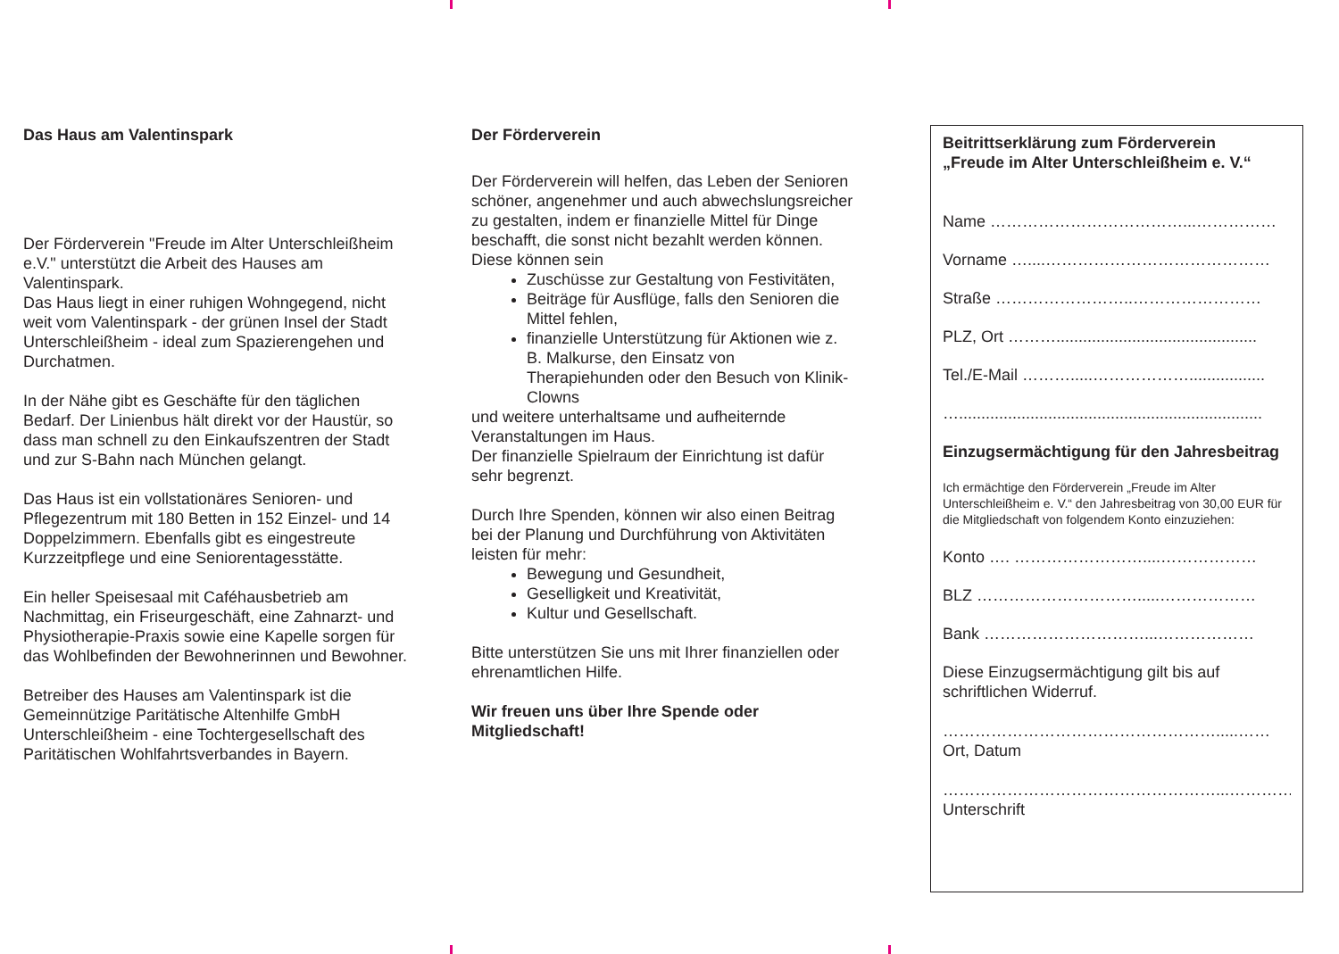Das Haus am Valentinspark
Der Förderverein "Freude im Alter Unterschleißheim e.V." unterstützt die Arbeit des Hauses am Valentinspark.
Das Haus liegt in einer ruhigen Wohngegend, nicht weit vom Valentinspark - der grünen Insel der Stadt Unterschleißheim - ideal zum Spazierengehen und Durchatmen.
In der Nähe gibt es Geschäfte für den täglichen Bedarf. Der Linienbus hält direkt vor der Haustür, so dass man schnell zu den Einkaufszentren der Stadt und zur S-Bahn nach München gelangt.
Das Haus ist ein vollstationäres Senioren- und Pflegezentrum mit 180 Betten in 152 Einzel- und 14 Doppelzimmern. Ebenfalls gibt es eingestreute Kurzzeitpflege und eine Seniorentagesstätte.
Ein heller Speisesaal mit Caféhausbetrieb am Nachmittag, ein Friseurgeschäft, eine Zahnarzt- und Physiotherapie-Praxis sowie eine Kapelle sorgen für das Wohlbefinden der Bewohnerinnen und Bewohner.
Betreiber des Hauses am Valentinspark ist die Gemeinnützige Paritätische Altenhilfe GmbH Unterschleißheim - eine Tochtergesellschaft des Paritätischen Wohlfahrtsverbandes in Bayern.
Der Förderverein
Der Förderverein will helfen, das Leben der Senioren schöner, angenehmer und auch abwechslungsreicher zu gestalten, indem er finanzielle Mittel für Dinge beschafft, die sonst nicht bezahlt werden können.
Diese können sein
Zuschüsse zur Gestaltung von Festivitäten,
Beiträge für Ausflüge, falls den Senioren die Mittel fehlen,
finanzielle Unterstützung für Aktionen wie z. B. Malkurse, den Einsatz von Therapiehunden oder den Besuch von Klinik-Clowns
und weitere unterhaltsame und aufheiternde Veranstaltungen im Haus.
Der finanzielle Spielraum der Einrichtung ist dafür sehr begrenzt.
Durch Ihre Spenden, können wir also einen Beitrag bei der Planung und Durchführung von Aktivitäten leisten für mehr:
Bewegung und Gesundheit,
Geselligkeit und Kreativität,
Kultur und Gesellschaft.
Bitte unterstützen Sie uns mit Ihrer finanziellen oder ehrenamtlichen Hilfe.
Wir freuen uns über Ihre Spende oder Mitgliedschaft!
Beitrittserklärung zum Förderverein
„Freude im Alter Unterschleißheim e. V.“
Name ………………………………...……………
Vorname …....……………………………………
Straße ……………………..……………………
PLZ, Ort ……….............................................
Tel./E-Mail ……….....……………….................
…....................................................................
Einzugsermächtigung für den Jahresbeitrag
Ich ermächtige den Förderverein „Freude im Alter Unterschleißheim e. V.“ den Jahresbeitrag von 30,00 EUR für die Mitgliedschaft von folgendem Konto einzuziehen:
Konto …. ……………………....………………
BLZ ………………………….....………………
Bank …………………………...………………
Diese Einzugsermächtigung gilt bis auf schriftlichen Widerruf.
…………………………………………….....……
Ort, Datum
……………………………………………...……………
Unterschrift